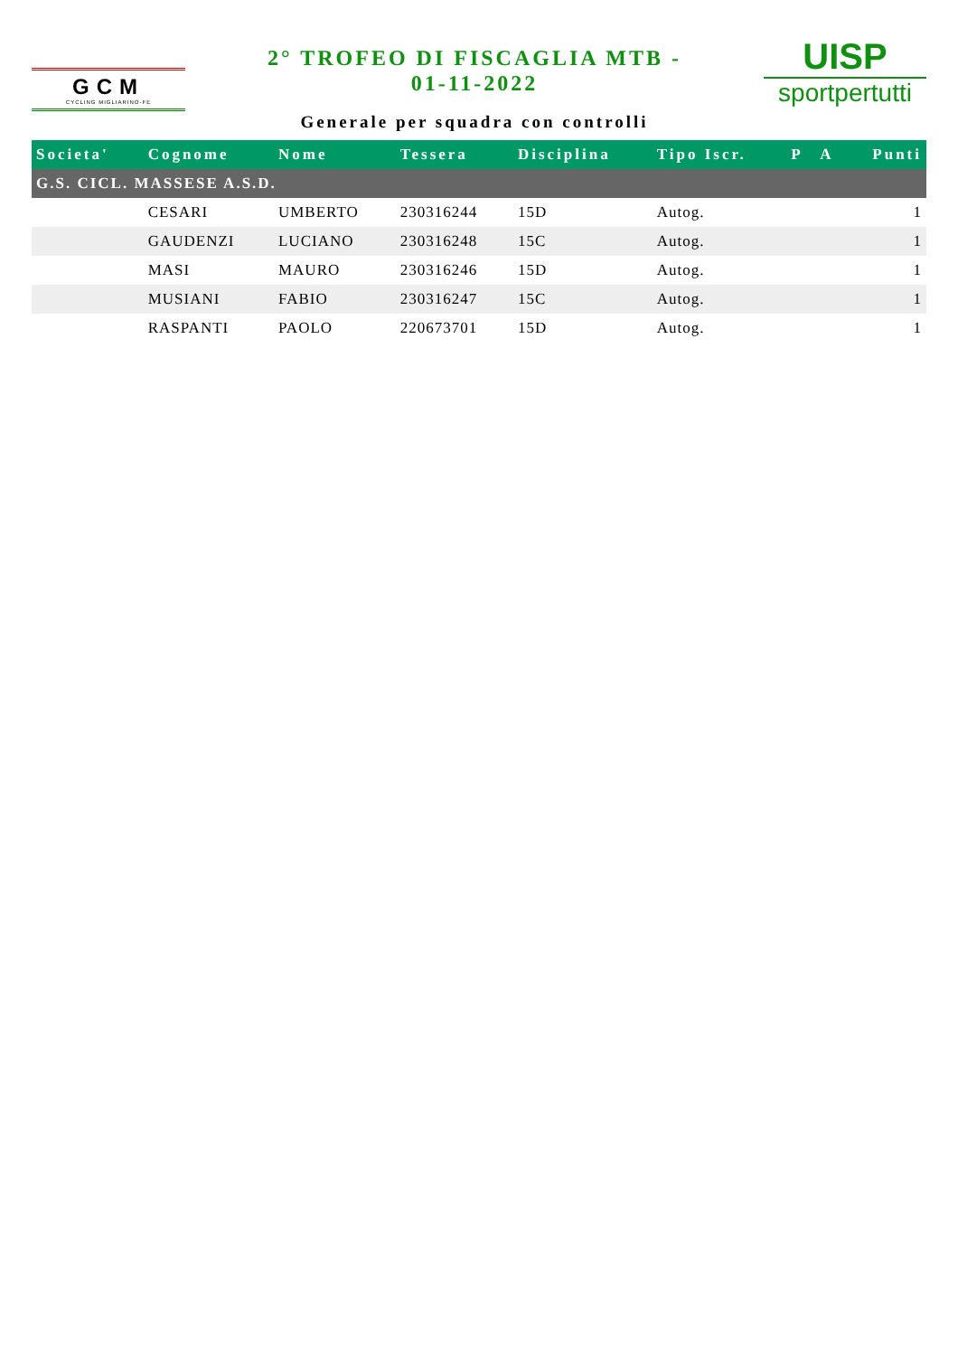GCM
CYCLING MIGLIARINO-FE
2° TROFEO DI FISCAGLIA MTB -
01-11-2022
Generale per squadra con controlli
UISP
sportpertutti
| Societa' | Cognome | Nome | Tessera | Disciplina | Tipo Iscr. | P | A | Punti |
| --- | --- | --- | --- | --- | --- | --- | --- | --- |
| G.S. CICL. MASSESE A.S.D. | | | | | | | | |
| | CESARI | UMBERTO | 230316244 | 15D | Autog. | | | 1 |
| | GAUDENZI | LUCIANO | 230316248 | 15C | Autog. | | | 1 |
| | MASI | MAURO | 230316246 | 15D | Autog. | | | 1 |
| | MUSIANI | FABIO | 230316247 | 15C | Autog. | | | 1 |
| | RASPANTI | PAOLO | 220673701 | 15D | Autog. | | | 1 |